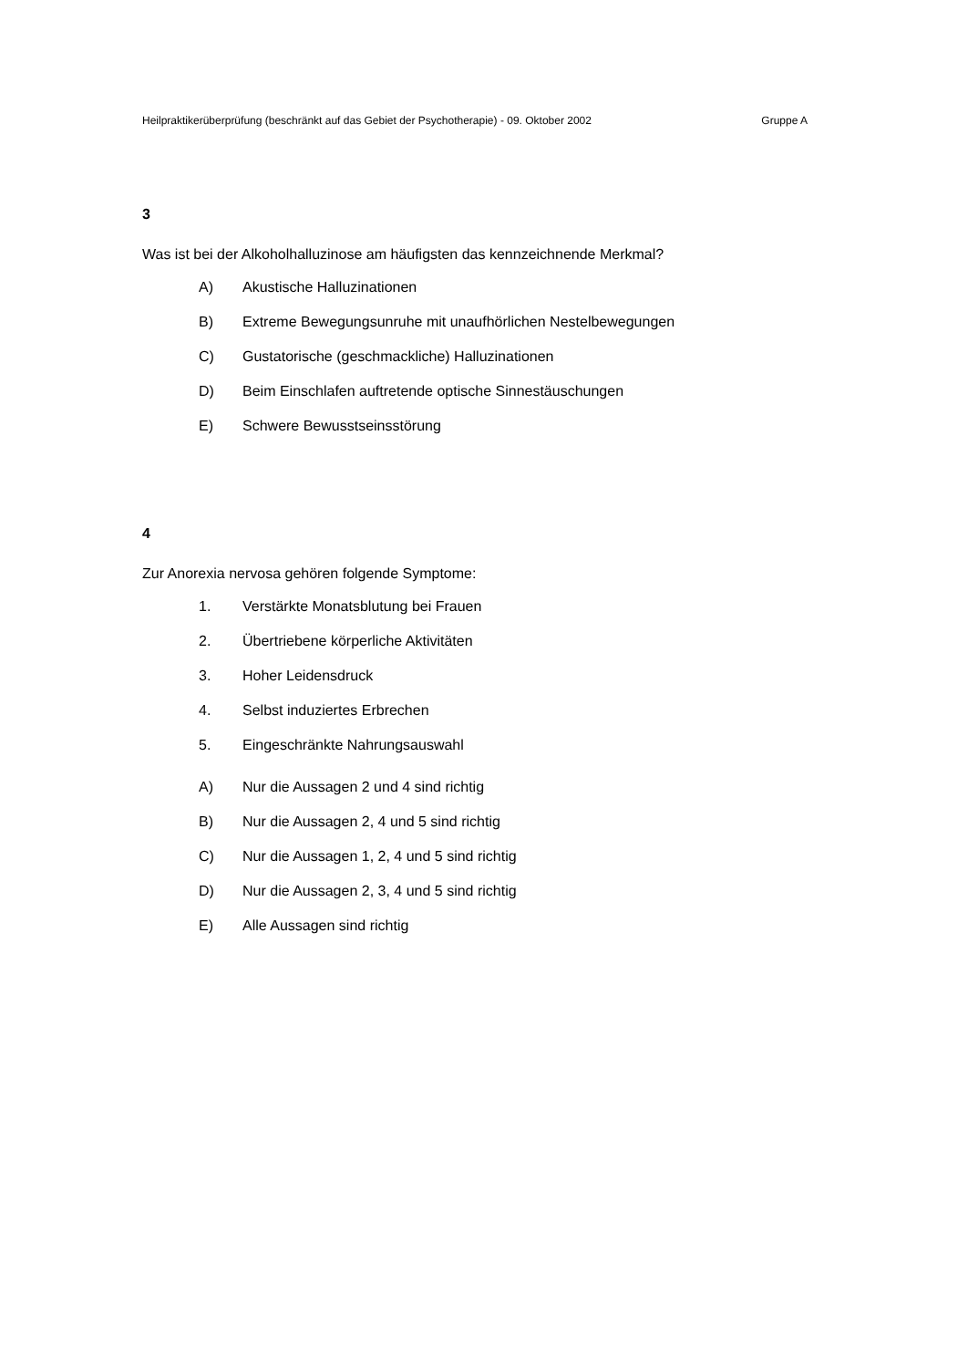Heilpraktikerüberprüfung (beschränkt auf das Gebiet der Psychotherapie) - 09. Oktober 2002 Gruppe A
3
Was ist bei der Alkoholhalluzinose am häufigsten das kennzeichnende Merkmal?
A) Akustische Halluzinationen
B) Extreme Bewegungsunruhe mit unaufhörlichen Nestelbewegungen
C) Gustatorische (geschmackliche) Halluzinationen
D) Beim Einschlafen auftretende optische Sinnestäuschungen
E) Schwere Bewusstseinsstörung
4
Zur Anorexia nervosa gehören folgende Symptome:
1. Verstärkte Monatsblutung bei Frauen
2. Übertriebene körperliche Aktivitäten
3. Hoher Leidensdruck
4. Selbst induziertes Erbrechen
5. Eingeschränkte Nahrungsauswahl
A) Nur die Aussagen 2 und 4 sind richtig
B) Nur die Aussagen 2, 4 und 5 sind richtig
C) Nur die Aussagen 1, 2, 4 und 5 sind richtig
D) Nur die Aussagen 2, 3, 4 und 5 sind richtig
E) Alle Aussagen sind richtig